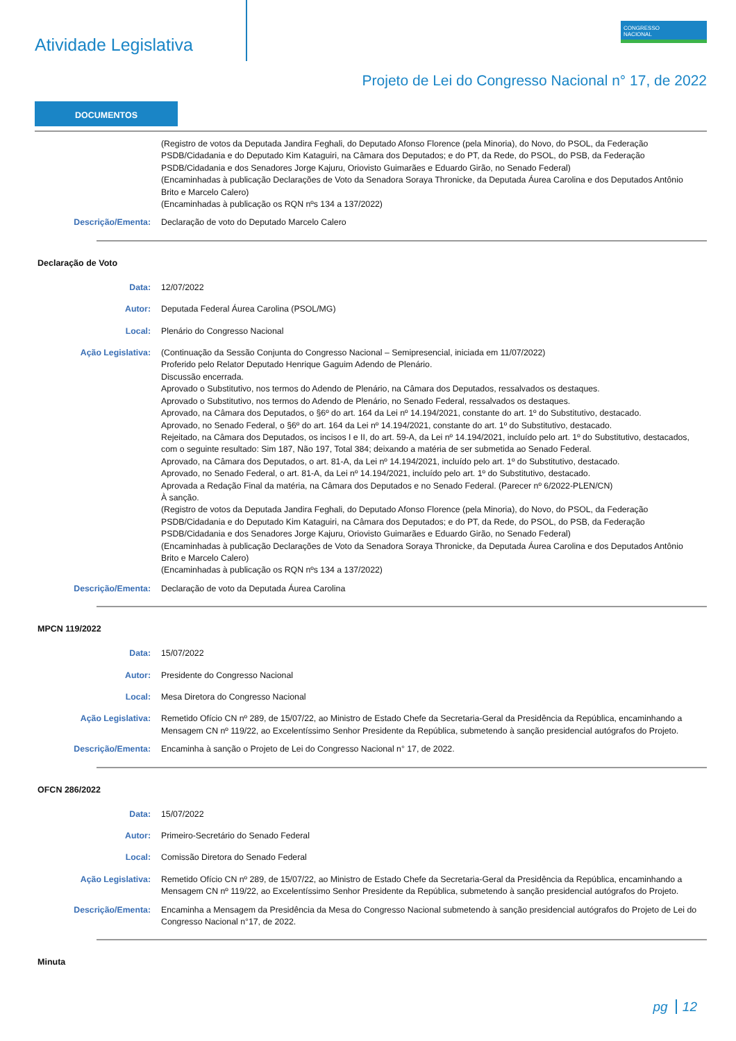Atividade Legislativa
CONGRESSO
NACIONAL
Projeto de Lei do Congresso Nacional n° 17, de 2022
DOCUMENTOS
(Registro de votos da Deputada Jandira Feghali, do Deputado Afonso Florence (pela Minoria), do Novo, do PSOL, da Federação PSDB/Cidadania e do Deputado Kim Kataguiri, na Câmara dos Deputados; e do PT, da Rede, do PSOL, do PSB, da Federação PSDB/Cidadania e dos Senadores Jorge Kajuru, Oriovisto Guimarães e Eduardo Girão, no Senado Federal)
(Encaminhadas à publicação Declarações de Voto da Senadora Soraya Thronicke, da Deputada Áurea Carolina e dos Deputados Antônio Brito e Marcelo Calero)
(Encaminhadas à publicação os RQN nºs 134 a 137/2022)
Descrição/Ementa: Declaração de voto do Deputado Marcelo Calero
Declaração de Voto
Data: 12/07/2022
Autor: Deputada Federal Áurea Carolina (PSOL/MG)
Local: Plenário do Congresso Nacional
Ação Legislativa: (Continuação da Sessão Conjunta do Congresso Nacional – Semipresencial, iniciada em 11/07/2022)
Proferido pelo Relator Deputado Henrique Gaguim Adendo de Plenário.
Discussão encerrada.
Aprovado o Substitutivo, nos termos do Adendo de Plenário, na Câmara dos Deputados, ressalvados os destaques.
Aprovado o Substitutivo, nos termos do Adendo de Plenário, no Senado Federal, ressalvados os destaques.
Aprovado, na Câmara dos Deputados, o §6º do art. 164 da Lei nº 14.194/2021, constante do art. 1º do Substitutivo, destacado.
Aprovado, no Senado Federal, o §6º do art. 164 da Lei nº 14.194/2021, constante do art. 1º do Substitutivo, destacado.
Rejeitado, na Câmara dos Deputados, os incisos I e II, do art. 59-A, da Lei nº 14.194/2021, incluído pelo art. 1º do Substitutivo, destacados, com o seguinte resultado: Sim 187, Não 197, Total 384; deixando a matéria de ser submetida ao Senado Federal.
Aprovado, na Câmara dos Deputados, o art. 81-A, da Lei nº 14.194/2021, incluído pelo art. 1º do Substitutivo, destacado.
Aprovado, no Senado Federal, o art. 81-A, da Lei nº 14.194/2021, incluído pelo art. 1º do Substitutivo, destacado.
Aprovada a Redação Final da matéria, na Câmara dos Deputados e no Senado Federal. (Parecer nº 6/2022-PLEN/CN)
À sanção.
(Registro de votos da Deputada Jandira Feghali, do Deputado Afonso Florence (pela Minoria), do Novo, do PSOL, da Federação PSDB/Cidadania e do Deputado Kim Kataguiri, na Câmara dos Deputados; e do PT, da Rede, do PSOL, do PSB, da Federação PSDB/Cidadania e dos Senadores Jorge Kajuru, Oriovisto Guimarães e Eduardo Girão, no Senado Federal)
(Encaminhadas à publicação Declarações de Voto da Senadora Soraya Thronicke, da Deputada Áurea Carolina e dos Deputados Antônio Brito e Marcelo Calero)
(Encaminhadas à publicação os RQN nºs 134 a 137/2022)
Descrição/Ementa: Declaração de voto da Deputada Áurea Carolina
MPCN 119/2022
Data: 15/07/2022
Autor: Presidente do Congresso Nacional
Local: Mesa Diretora do Congresso Nacional
Ação Legislativa: Remetido Ofício CN nº 289, de 15/07/22, ao Ministro de Estado Chefe da Secretaria-Geral da Presidência da República, encaminhando a Mensagem CN nº 119/22, ao Excelentíssimo Senhor Presidente da República, submetendo à sanção presidencial autógrafos do Projeto.
Descrição/Ementa: Encaminha à sanção o Projeto de Lei do Congresso Nacional n° 17, de 2022.
OFCN 286/2022
Data: 15/07/2022
Autor: Primeiro-Secretário do Senado Federal
Local: Comissão Diretora do Senado Federal
Ação Legislativa: Remetido Ofício CN nº 289, de 15/07/22, ao Ministro de Estado Chefe da Secretaria-Geral da Presidência da República, encaminhando a Mensagem CN nº 119/22, ao Excelentíssimo Senhor Presidente da República, submetendo à sanção presidencial autógrafos do Projeto.
Descrição/Ementa: Encaminha a Mensagem da Presidência da Mesa do Congresso Nacional submetendo à sanção presidencial autógrafos do Projeto de Lei do Congresso Nacional n°17, de 2022.
Minuta
pg 12